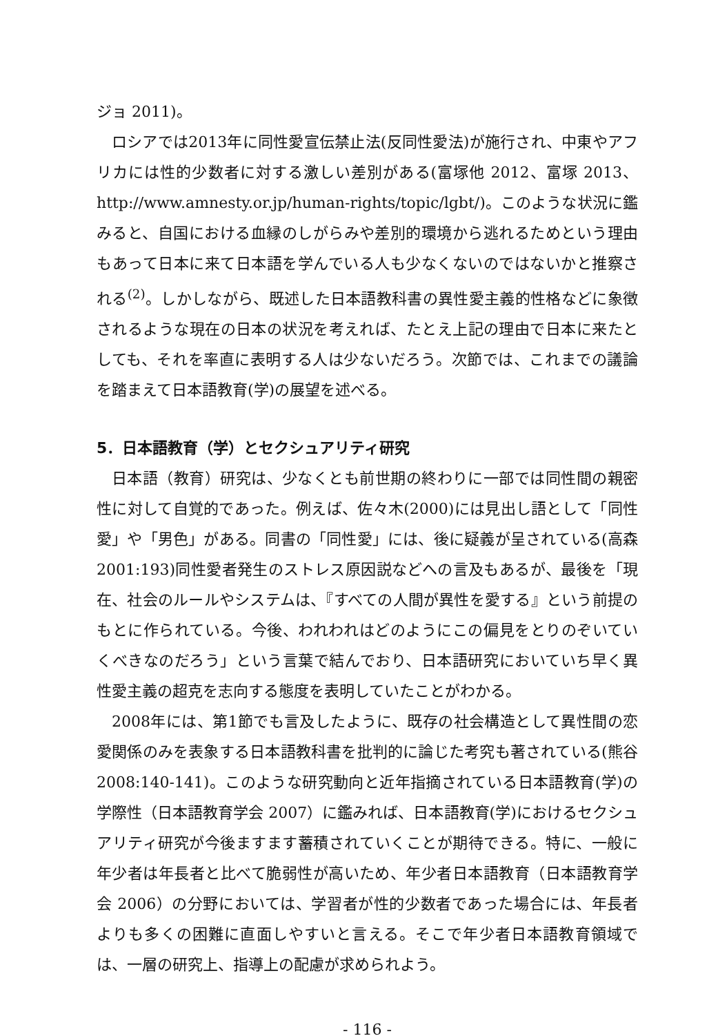ジョ 2011)。
ロシアでは2013年に同性愛宣伝禁止法(反同性愛法)が施行され、中東やアフリカには性的少数者に対する激しい差別がある(富塚他 2012、富塚 2013、http://www.amnesty.or.jp/human-rights/topic/lgbt/)。このような状況に鑑みると、自国における血縁のしがらみや差別的環境から逃れるためという理由もあって日本に来て日本語を学んでいる人も少なくないのではないかと推察される<sup>(2)</sup>。しかしながら、既述した日本語教科書の異性愛主義的性格などに象徴されるような現在の日本の状況を考えれば、たとえ上記の理由で日本に来たとしても、それを率直に表明する人は少ないだろう。次節では、これまでの議論を踏まえて日本語教育(学)の展望を述べる。
5．日本語教育（学）とセクシュアリティ研究
日本語（教育）研究は、少なくとも前世期の終わりに一部では同性間の親密性に対して自覚的であった。例えば、佐々木(2000)には見出し語として「同性愛」や「男色」がある。同書の「同性愛」には、後に疑義が呈されている(高森 2001:193)同性愛者発生のストレス原因説などへの言及もあるが、最後を「現在、社会のルールやシステムは、『すべての人間が異性を愛する』という前提のもとに作られている。今後、われわれはどのようにこの偏見をとりのぞいていくべきなのだろう」という言葉で結んでおり、日本語研究においていち早く異性愛主義の超克を志向する態度を表明していたことがわかる。
2008年には、第1節でも言及したように、既存の社会構造として異性間の恋愛関係のみを表象する日本語教科書を批判的に論じた考究も著されている(熊谷 2008:140-141)。このような研究動向と近年指摘されている日本語教育(学)の学際性（日本語教育学会 2007）に鑑みれば、日本語教育(学)におけるセクシュアリティ研究が今後ますます蓄積されていくことが期待できる。特に、一般に年少者は年長者と比べて脆弱性が高いため、年少者日本語教育（日本語教育学会 2006）の分野においては、学習者が性的少数者であった場合には、年長者よりも多くの困難に直面しやすいと言える。そこで年少者日本語教育領域では、一層の研究上、指導上の配慮が求められよう。
- 116 -